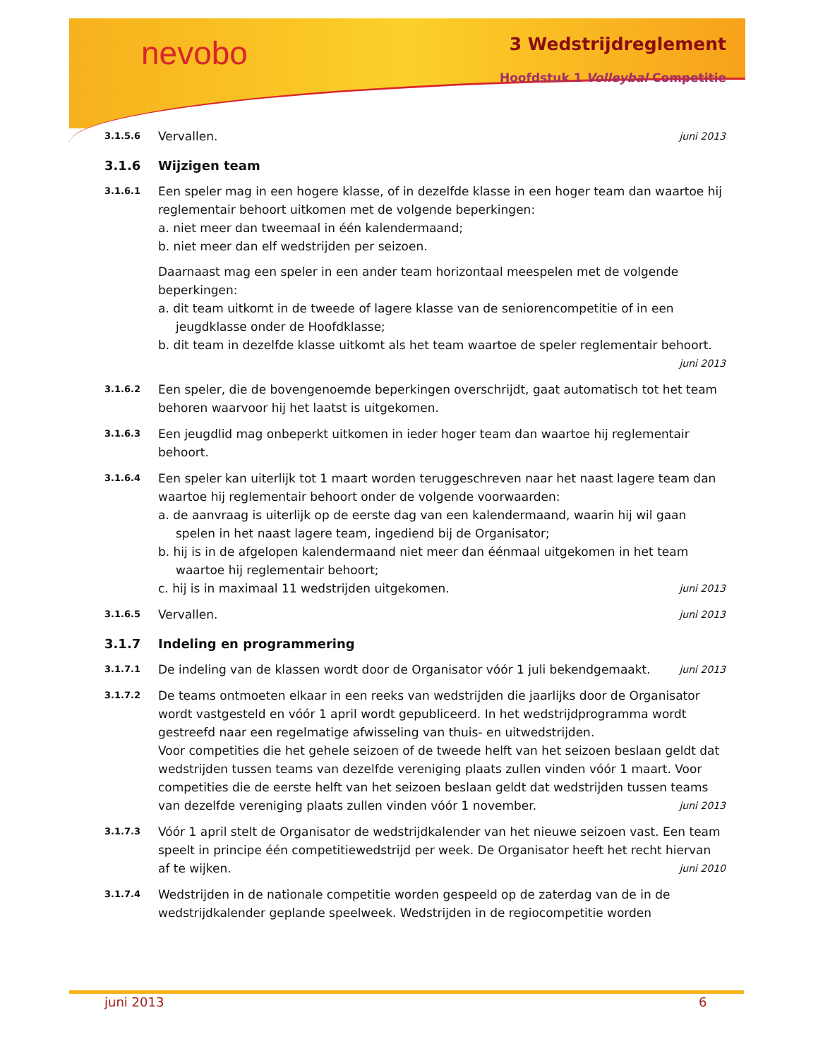nevobo 3 Wedstrijdreglement
Hoofdstuk 1 Volleybal Competitie
3.1.5.6
Vervallen. juni 2013
3.1.6 Wijzigen team
3.1.6.1
Een speler mag in een hogere klasse, of in dezelfde klasse in een hoger team dan waartoe hij reglementair behoort uitkomen met de volgende beperkingen:
a. niet meer dan tweemaal in één kalendermaand;
b. niet meer dan elf wedstrijden per seizoen.
Daarnaast mag een speler in een ander team horizontaal meespelen met de volgende beperkingen:
a. dit team uitkomt in de tweede of lagere klasse van de seniorencompetitie of in een jeugdklasse onder de Hoofdklasse;
b. dit team in dezelfde klasse uitkomt als het team waartoe de speler reglementair behoort. juni 2013
3.1.6.2
Een speler, die de bovengenoemde beperkingen overschrijdt, gaat automatisch tot het team behoren waarvoor hij het laatst is uitgekomen.
3.1.6.3
Een jeugdlid mag onbeperkt uitkomen in ieder hoger team dan waartoe hij reglementair behoort.
3.1.6.4
Een speler kan uiterlijk tot 1 maart worden teruggeschreven naar het naast lagere team dan waartoe hij reglementair behoort onder de volgende voorwaarden:
a. de aanvraag is uiterlijk op de eerste dag van een kalendermaand, waarin hij wil gaan spelen in het naast lagere team, ingediend bij de Organisator;
b. hij is in de afgelopen kalendermaand niet meer dan éénmaal uitgekomen in het team waartoe hij reglementair behoort;
c. hij is in maximaal 11 wedstrijden uitgekomen. juni 2013
3.1.6.5
Vervallen. juni 2013
3.1.7 Indeling en programmering
3.1.7.1
De indeling van de klassen wordt door de Organisator vóór 1 juli bekendgemaakt. juni 2013
3.1.7.2
De teams ontmoeten elkaar in een reeks van wedstrijden die jaarlijks door de Organisator wordt vastgesteld en vóór 1 april wordt gepubliceerd. In het wedstrijdprogramma wordt gestreefd naar een regelmatige afwisseling van thuis- en uitwedstrijden.
Voor competities die het gehele seizoen of de tweede helft van het seizoen beslaan geldt dat wedstrijden tussen teams van dezelfde vereniging plaats zullen vinden vóór 1 maart. Voor competities die de eerste helft van het seizoen beslaan geldt dat wedstrijden tussen teams van dezelfde vereniging plaats zullen vinden vóór 1 november. juni 2013
3.1.7.3
Vóór 1 april stelt de Organisator de wedstrijdkalender van het nieuwe seizoen vast. Een team speelt in principe één competitiewedstrijd per week. De Organisator heeft het recht hiervan af te wijken. juni 2010
3.1.7.4
Wedstrijden in de nationale competitie worden gespeeld op de zaterdag van de in de wedstrijdkalender geplande speelweek. Wedstrijden in de regiocompetitie worden
juni 2013 6